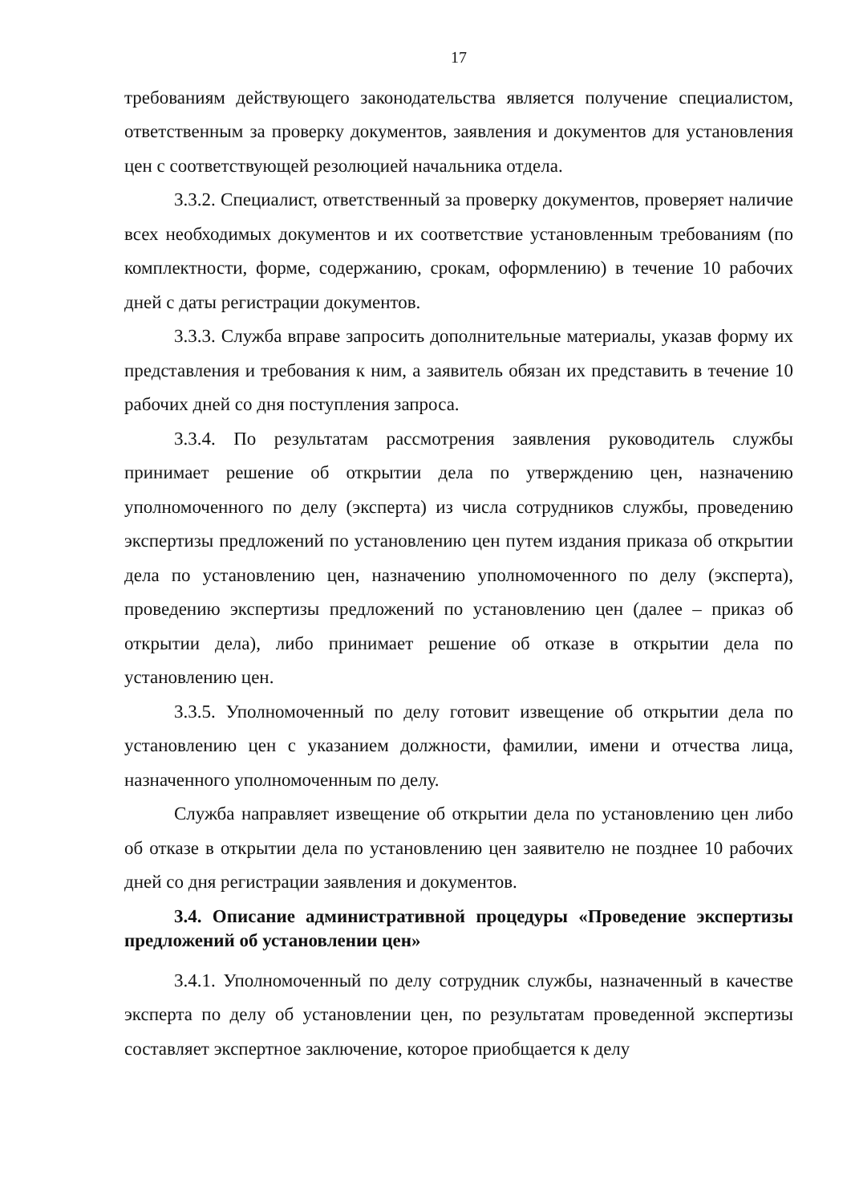17
требованиям действующего законодательства является получение специалистом, ответственным за проверку документов, заявления и документов для установления цен с соответствующей резолюцией начальника отдела.
3.3.2. Специалист, ответственный за проверку документов, проверяет наличие всех необходимых документов и их соответствие установленным требованиям (по комплектности, форме, содержанию, срокам, оформлению) в течение 10 рабочих дней с даты регистрации документов.
3.3.3. Служба вправе запросить дополнительные материалы, указав форму их представления и требования к ним, а заявитель обязан их представить в течение 10 рабочих дней со дня поступления запроса.
3.3.4. По результатам рассмотрения заявления руководитель службы принимает решение об открытии дела по утверждению цен, назначению уполномоченного по делу (эксперта) из числа сотрудников службы, проведению экспертизы предложений по установлению цен путем издания приказа об открытии дела по установлению цен, назначению уполномоченного по делу (эксперта), проведению экспертизы предложений по установлению цен (далее – приказ об открытии дела), либо принимает решение об отказе в открытии дела по установлению цен.
3.3.5. Уполномоченный по делу готовит извещение об открытии дела по установлению цен с указанием должности, фамилии, имени и отчества лица, назначенного уполномоченным по делу.
Служба направляет извещение об открытии дела по установлению цен либо об отказе в открытии дела по установлению цен заявителю не позднее 10 рабочих дней со дня регистрации заявления и документов.
3.4. Описание административной процедуры «Проведение экспертизы предложений об установлении цен»
3.4.1. Уполномоченный по делу сотрудник службы, назначенный в качестве эксперта по делу об установлении цен, по результатам проведенной экспертизы составляет экспертное заключение, которое приобщается к делу